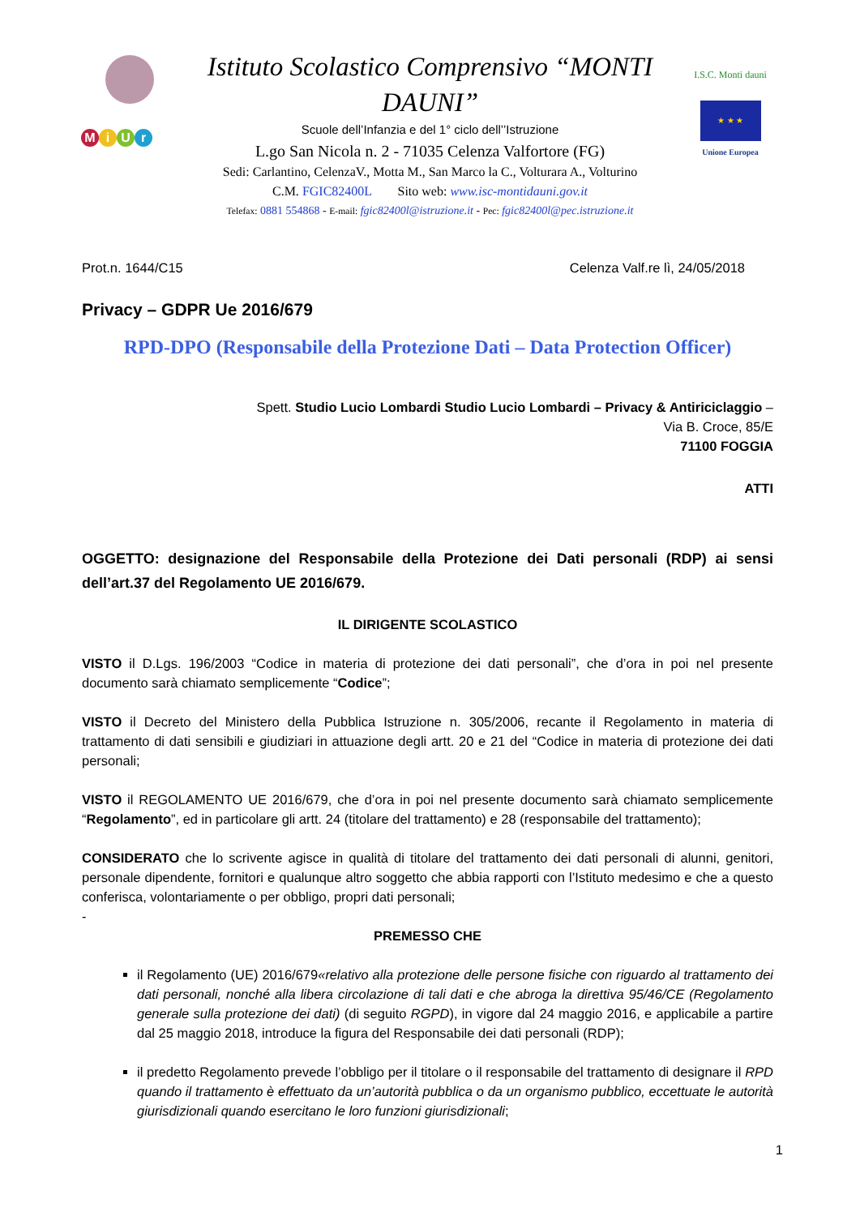MiUr
Istituto Scolastico Comprensivo “MONTI DAUNI”
Scuole dell’Infanzia e del 1° ciclo dell’’Istruzione
L.go San Nicola n. 2 - 71035 Celenza Valfortore (FG)
Sedi: Carlantino, CelenzaV., Motta M., San Marco la C., Volturara A., Volturino
C.M. FGIC82400L Sito web: www.isc-montidauni.gov.it
Telefax: 0881 554868 - E-mail: fgic82400l@istruzione.it - Pec: fgic82400l@pec.istruzione.it
I.S.C. Monti dauni
★ ★ ★
Unione Europea
Prot.n. 1644/C15 Celenza Valf.re lì, 24/05/2018
Privacy – GDPR Ue 2016/679
RPD-DPO (Responsabile della Protezione Dati – Data Protection Officer)
Spett. Studio Lucio Lombardi Studio Lucio Lombardi – Privacy & Antiriciclaggio –
Via B. Croce, 85/E
71100 FOGGIA
ATTI
OGGETTO: designazione del Responsabile della Protezione dei Dati personali (RDP) ai sensi dell’art.37 del Regolamento UE 2016/679.
IL DIRIGENTE SCOLASTICO
VISTO il D.Lgs. 196/2003 “Codice in materia di protezione dei dati personali”, che d’ora in poi nel presente documento sarà chiamato semplicemente “Codice”;
VISTO il Decreto del Ministero della Pubblica Istruzione n. 305/2006, recante il Regolamento in materia di trattamento di dati sensibili e giudiziari in attuazione degli artt. 20 e 21 del “Codice in materia di protezione dei dati personali;
VISTO il REGOLAMENTO UE 2016/679, che d’ora in poi nel presente documento sarà chiamato semplicemente “Regolamento”, ed in particolare gli artt. 24 (titolare del trattamento) e 28 (responsabile del trattamento);
CONSIDERATO che lo scrivente agisce in qualità di titolare del trattamento dei dati personali di alunni, genitori, personale dipendente, fornitori e qualunque altro soggetto che abbia rapporti con l’Istituto medesimo e che a questo conferisca, volontariamente o per obbligo, propri dati personali;
-
PREMESSO CHE
il Regolamento (UE) 2016/679«relativo alla protezione delle persone fisiche con riguardo al trattamento dei dati personali, nonché alla libera circolazione di tali dati e che abroga la direttiva 95/46/CE (Regolamento generale sulla protezione dei dati) (di seguito RGPD), in vigore dal 24 maggio 2016, e applicabile a partire dal 25 maggio 2018, introduce la figura del Responsabile dei dati personali (RDP);
il predetto Regolamento prevede l’obbligo per il titolare o il responsabile del trattamento di designare il RPD quando il trattamento è effettuato da un’autorità pubblica o da un organismo pubblico, eccettuate le autorità giurisdizionali quando esercitano le loro funzioni giurisdizionali;
1